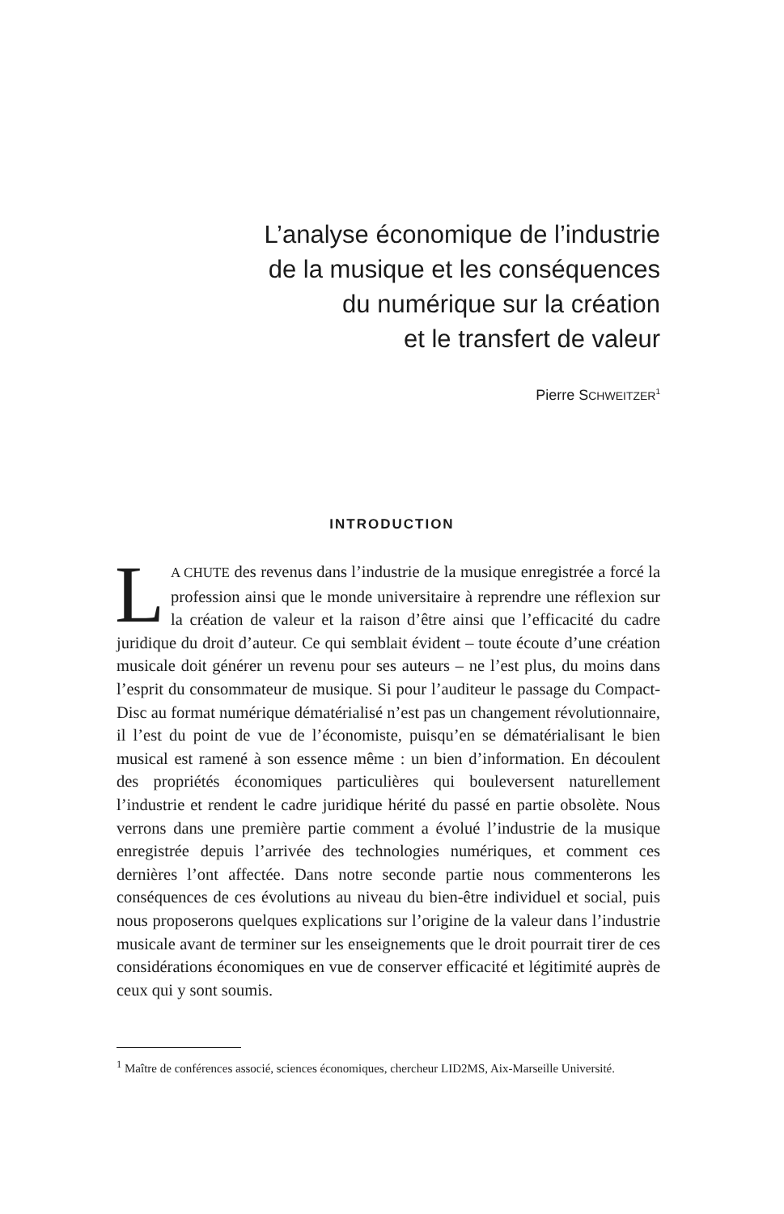L’analyse économique de l’industrie
de la musique et les conséquences
du numérique sur la création
et le transfert de valeur
Pierre SCHWEITZER<sup>1</sup>
INTRODUCTION
LA CHUTE des revenus dans l’industrie de la musique enregistrée a forcé la profession ainsi que le monde universitaire à reprendre une réflexion sur la création de valeur et la raison d’être ainsi que l’efficacité du cadre juridique du droit d’auteur. Ce qui semblait évident – toute écoute d’une création musicale doit générer un revenu pour ses auteurs – ne l’est plus, du moins dans l’esprit du consommateur de musique. Si pour l’auditeur le passage du Compact-Disc au format numérique dématérialisé n’est pas un changement révolutionnaire, il l’est du point de vue de l’économiste, puisqu’en se dématérialisant le bien musical est ramené à son essence même : un bien d’information. En découlent des propriétés économiques particulières qui bouleversent naturellement l’industrie et rendent le cadre juridique hérité du passé en partie obsolète. Nous verrons dans une première partie comment a évolué l’industrie de la musique enregistrée depuis l’arrivée des technologies numériques, et comment ces dernières l’ont affectée. Dans notre seconde partie nous commenterons les conséquences de ces évolutions au niveau du bien-être individuel et social, puis nous proposerons quelques explications sur l’origine de la valeur dans l’industrie musicale avant de terminer sur les enseignements que le droit pourrait tirer de ces considérations économiques en vue de conserver efficacité et légitimité auprès de ceux qui y sont soumis.
<sup>1</sup> Maître de conférences associé, sciences économiques, chercheur LID2MS, Aix-Marseille Université.